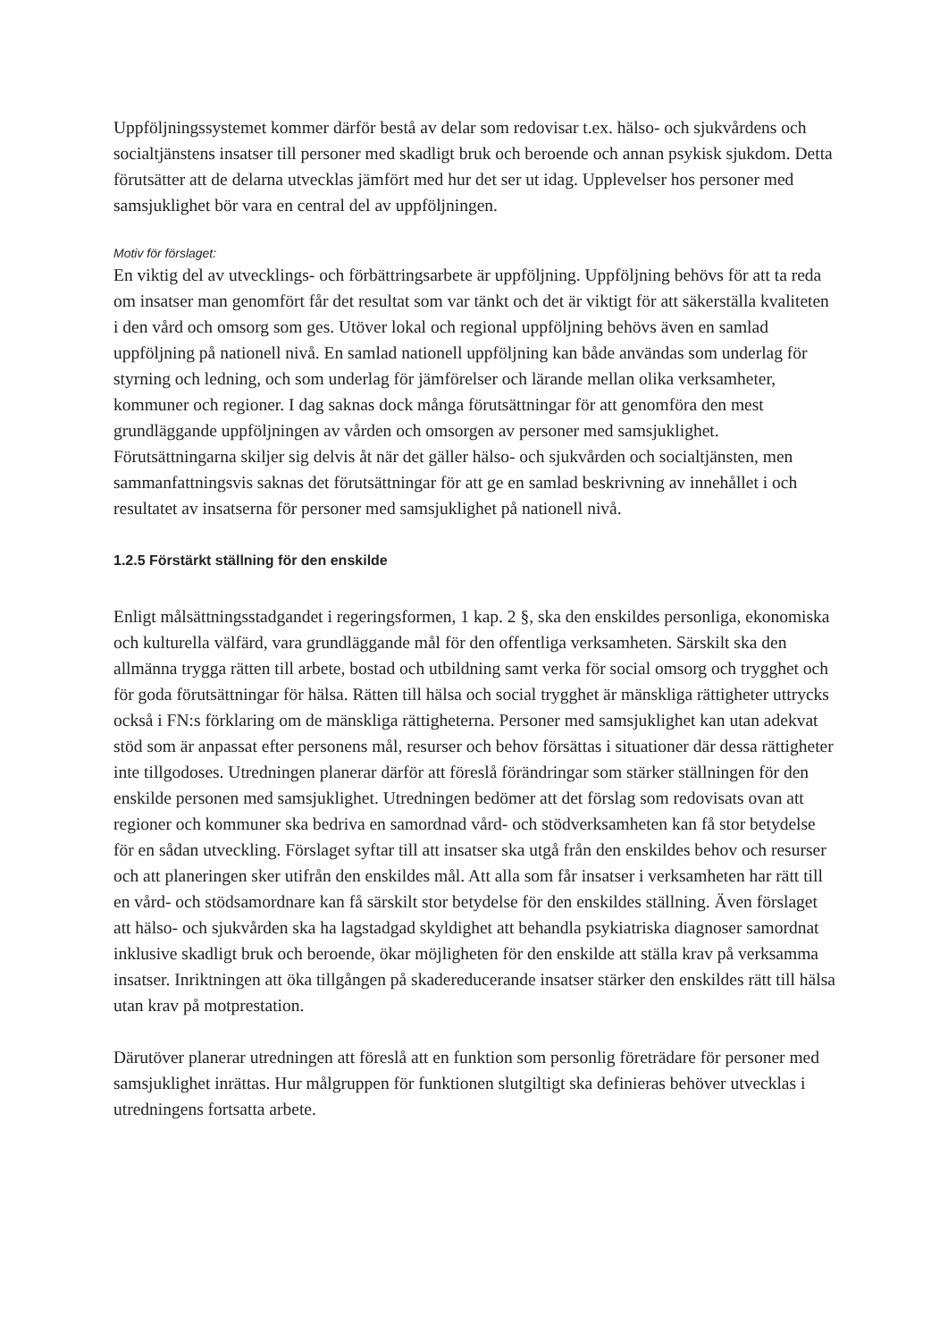Uppföljningssystemet kommer därför bestå av delar som redovisar t.ex. hälso- och sjukvårdens och socialtjänstens insatser till personer med skadligt bruk och beroende och annan psykisk sjukdom. Detta förutsätter att de delarna utvecklas jämfört med hur det ser ut idag. Upplevelser hos personer med samsjuklighet bör vara en central del av uppföljningen.
Motiv för förslaget:
En viktig del av utvecklings- och förbättringsarbete är uppföljning. Uppföljning behövs för att ta reda om insatser man genomfört får det resultat som var tänkt och det är viktigt för att säkerställa kvaliteten i den vård och omsorg som ges. Utöver lokal och regional uppföljning behövs även en samlad uppföljning på nationell nivå. En samlad nationell uppföljning kan både användas som underlag för styrning och ledning, och som underlag för jämförelser och lärande mellan olika verksamheter, kommuner och regioner. I dag saknas dock många förutsättningar för att genomföra den mest grundläggande uppföljningen av vården och omsorgen av personer med samsjuklighet. Förutsättningarna skiljer sig delvis åt när det gäller hälso- och sjukvården och socialtjänsten, men sammanfattningsvis saknas det förutsättningar för att ge en samlad beskrivning av innehållet i och resultatet av insatserna för personer med samsjuklighet på nationell nivå.
1.2.5 Förstärkt ställning för den enskilde
Enligt målsättningsstadgandet i regeringsformen, 1 kap. 2 §, ska den enskildes personliga, ekonomiska och kulturella välfärd, vara grundläggande mål för den offentliga verksamheten. Särskilt ska den allmänna trygga rätten till arbete, bostad och utbildning samt verka för social omsorg och trygghet och för goda förutsättningar för hälsa. Rätten till hälsa och social trygghet är mänskliga rättigheter uttrycks också i FN:s förklaring om de mänskliga rättigheterna. Personer med samsjuklighet kan utan adekvat stöd som är anpassat efter personens mål, resurser och behov försättas i situationer där dessa rättigheter inte tillgodoses. Utredningen planerar därför att föreslå förändringar som stärker ställningen för den enskilde personen med samsjuklighet. Utredningen bedömer att det förslag som redovisats ovan att regioner och kommuner ska bedriva en samordnad vård- och stödverksamheten kan få stor betydelse för en sådan utveckling. Förslaget syftar till att insatser ska utgå från den enskildes behov och resurser och att planeringen sker utifrån den enskildes mål. Att alla som får insatser i verksamheten har rätt till en vård- och stödsamordnare kan få särskilt stor betydelse för den enskildes ställning. Även förslaget att hälso- och sjukvården ska ha lagstadgad skyldighet att behandla psykiatriska diagnoser samordnat inklusive skadligt bruk och beroende, ökar möjligheten för den enskilde att ställa krav på verksamma insatser. Inriktningen att öka tillgången på skadereducerande insatser stärker den enskildes rätt till hälsa utan krav på motprestation.
Därutöver planerar utredningen att föreslå att en funktion som personlig företrädare för personer med samsjuklighet inrättas. Hur målgruppen för funktionen slutgiltigt ska definieras behöver utvecklas i utredningens fortsatta arbete.